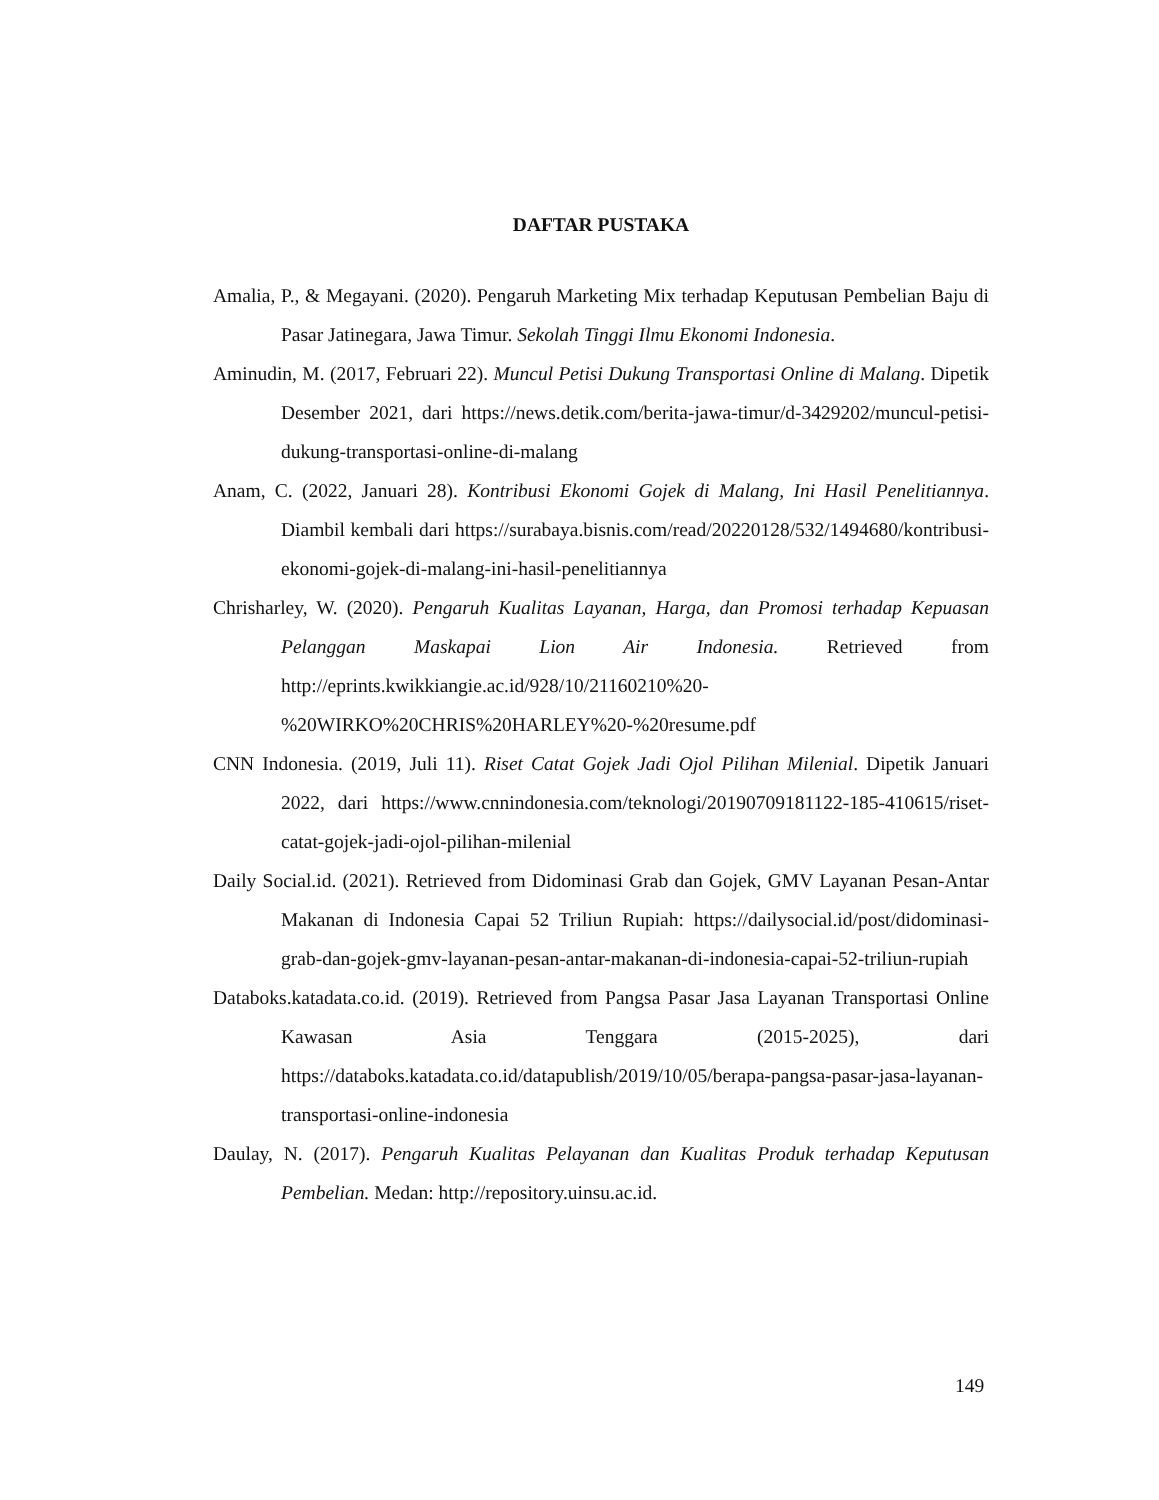DAFTAR PUSTAKA
Amalia, P., & Megayani. (2020). Pengaruh Marketing Mix terhadap Keputusan Pembelian Baju di Pasar Jatinegara, Jawa Timur. Sekolah Tinggi Ilmu Ekonomi Indonesia.
Aminudin, M. (2017, Februari 22). Muncul Petisi Dukung Transportasi Online di Malang. Dipetik Desember 2021, dari https://news.detik.com/berita-jawa-timur/d-3429202/muncul-petisi-dukung-transportasi-online-di-malang
Anam, C. (2022, Januari 28). Kontribusi Ekonomi Gojek di Malang, Ini Hasil Penelitiannya. Diambil kembali dari https://surabaya.bisnis.com/read/20220128/532/1494680/kontribusi-ekonomi-gojek-di-malang-ini-hasil-penelitiannya
Chrisharley, W. (2020). Pengaruh Kualitas Layanan, Harga, dan Promosi terhadap Kepuasan Pelanggan Maskapai Lion Air Indonesia. Retrieved from http://eprints.kwikkiangie.ac.id/928/10/21160210%20-%20WIRKO%20CHRIS%20HARLEY%20-%20resume.pdf
CNN Indonesia. (2019, Juli 11). Riset Catat Gojek Jadi Ojol Pilihan Milenial. Dipetik Januari 2022, dari https://www.cnnindonesia.com/teknologi/20190709181122-185-410615/riset-catat-gojek-jadi-ojol-pilihan-milenial
Daily Social.id. (2021). Retrieved from Didominasi Grab dan Gojek, GMV Layanan Pesan-Antar Makanan di Indonesia Capai 52 Triliun Rupiah: https://dailysocial.id/post/didominasi-grab-dan-gojek-gmv-layanan-pesan-antar-makanan-di-indonesia-capai-52-triliun-rupiah
Databoks.katadata.co.id. (2019). Retrieved from Pangsa Pasar Jasa Layanan Transportasi Online Kawasan Asia Tenggara (2015-2025), dari https://databoks.katadata.co.id/datapublish/2019/10/05/berapa-pangsa-pasar-jasa-layanan-transportasi-online-indonesia
Daulay, N. (2017). Pengaruh Kualitas Pelayanan dan Kualitas Produk terhadap Keputusan Pembelian. Medan: http://repository.uinsu.ac.id.
149